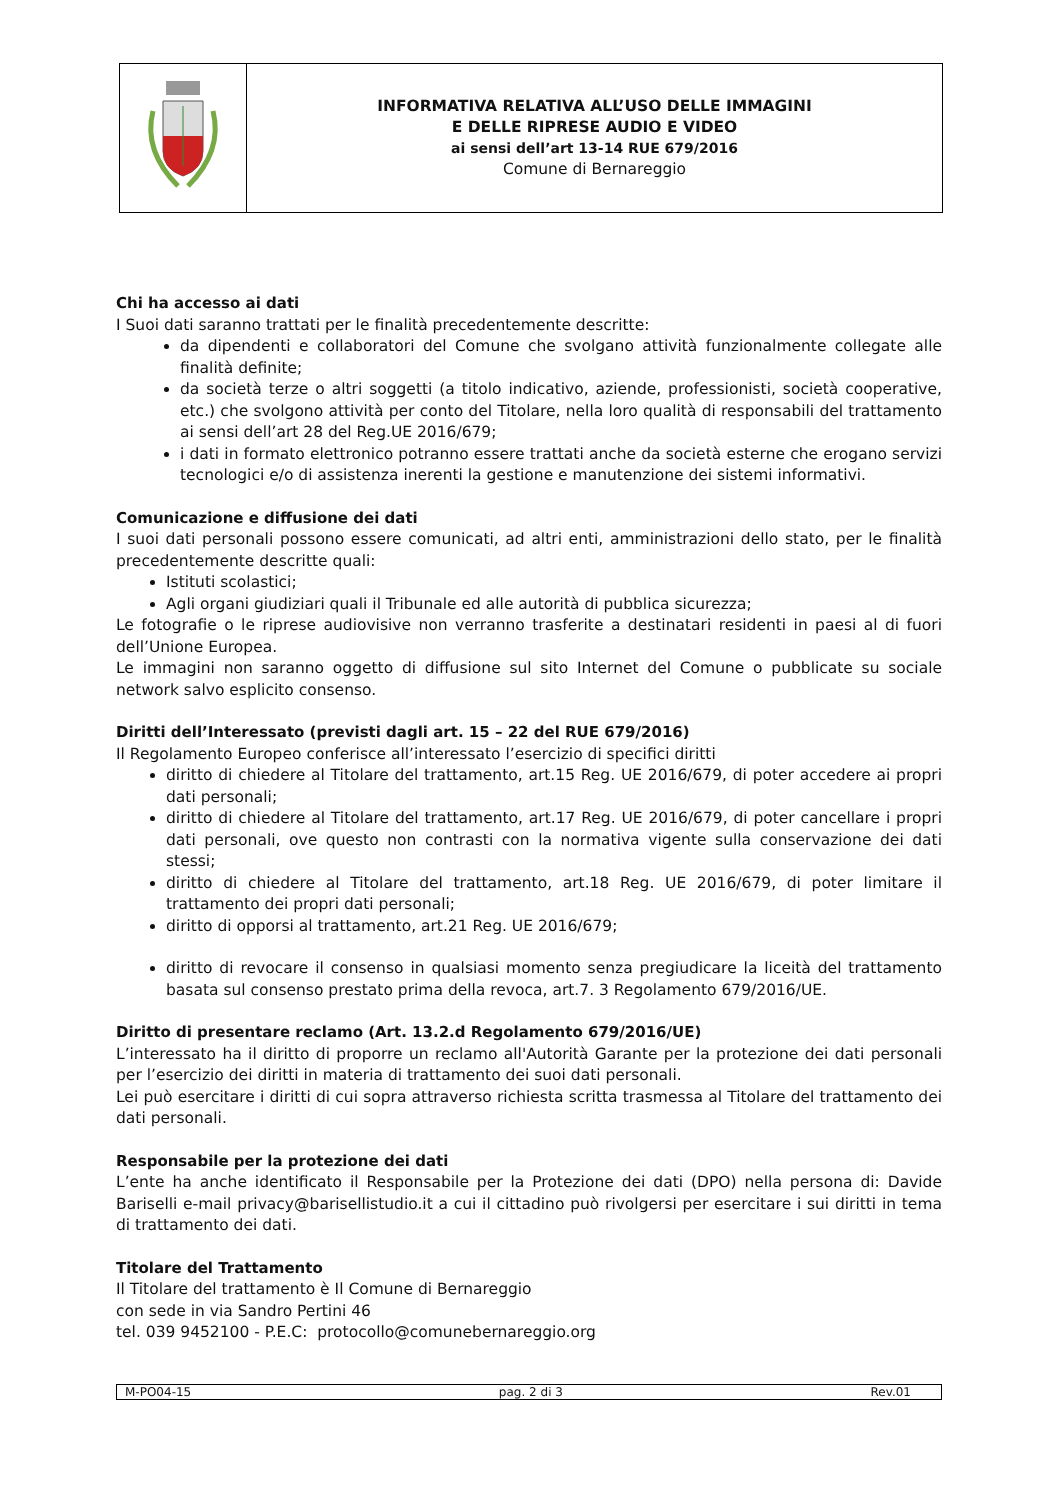INFORMATIVA RELATIVA ALL’USO DELLE IMMAGINI
E DELLE RIPRESE AUDIO E VIDEO
ai sensi dell’art 13-14 RUE 679/2016
Comune di Bernareggio
Chi ha accesso ai dati
I Suoi dati saranno trattati per le finalità precedentemente descritte:
da dipendenti e collaboratori del Comune che svolgano attività funzionalmente collegate alle finalità definite;
da società terze o altri soggetti (a titolo indicativo, aziende, professionisti, società cooperative, etc.) che svolgono attività per conto del Titolare, nella loro qualità di responsabili del trattamento ai sensi dell’art 28 del Reg.UE 2016/679;
i dati in formato elettronico potranno essere trattati anche da società esterne che erogano servizi tecnologici e/o di assistenza inerenti la gestione e manutenzione dei sistemi informativi.
Comunicazione e diffusione dei dati
I suoi dati personali possono essere comunicati, ad altri enti, amministrazioni dello stato, per le finalità precedentemente descritte quali:
Istituti scolastici;
Agli organi giudiziari quali il Tribunale ed alle autorità di pubblica sicurezza;
Le fotografie o le riprese audiovisive non verranno trasferite a destinatari residenti in paesi al di fuori dell’Unione Europea.
Le immagini non saranno oggetto di diffusione sul sito Internet del Comune o pubblicate su sociale network salvo esplicito consenso.
Diritti dell’Interessato (previsti dagli art. 15 – 22 del RUE 679/2016)
Il Regolamento Europeo conferisce all’interessato l’esercizio di specifici diritti
diritto di chiedere al Titolare del trattamento, art.15 Reg. UE 2016/679, di poter accedere ai propri dati personali;
diritto di chiedere al Titolare del trattamento, art.17 Reg. UE 2016/679, di poter cancellare i propri dati personali, ove questo non contrasti con la normativa vigente sulla conservazione dei dati stessi;
diritto di chiedere al Titolare del trattamento, art.18 Reg. UE 2016/679, di poter limitare il trattamento dei propri dati personali;
diritto di opporsi al trattamento, art.21 Reg. UE 2016/679;
diritto di revocare il consenso in qualsiasi momento senza pregiudicare la liceità del trattamento basata sul consenso prestato prima della revoca, art.7. 3 Regolamento 679/2016/UE.
Diritto di presentare reclamo (Art. 13.2.d Regolamento 679/2016/UE)
L’interessato ha il diritto di proporre un reclamo all'Autorità Garante per la protezione dei dati personali per l’esercizio dei diritti in materia di trattamento dei suoi dati personali.
Lei può esercitare i diritti di cui sopra attraverso richiesta scritta trasmessa al Titolare del trattamento dei dati personali.
Responsabile per la protezione dei dati
L’ente ha anche identificato il Responsabile per la Protezione dei dati (DPO) nella persona di: Davide Bariselli e-mail privacy@barisellistudio.it a cui il cittadino può rivolgersi per esercitare i sui diritti in tema di trattamento dei dati.
Titolare del Trattamento
Il Titolare del trattamento è Il Comune di Bernareggio
con sede in via Sandro Pertini 46
tel. 039 9452100 - P.E.C: protocollo@comunebernareggio.org
M-PO04-15 pag. 2 di 3 Rev.01